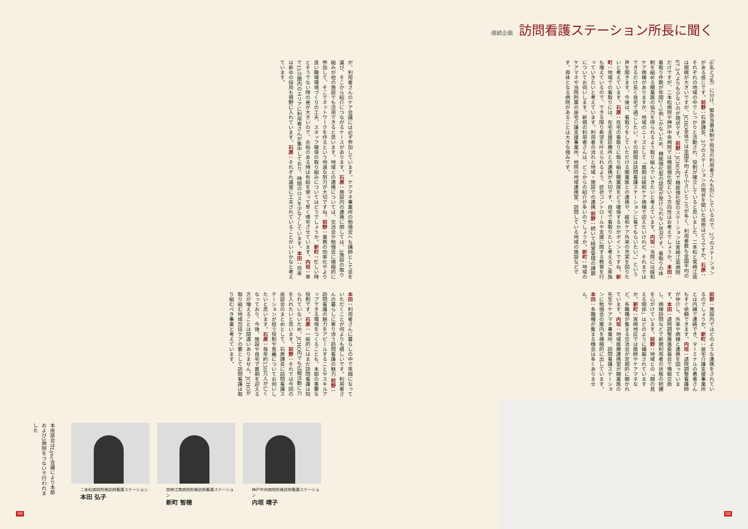連続企画 訪問看護ステーション所長に聞く
（6名と7名）に分け、緊急当番体制や担当の利用者さんも別にしているので、2つのステーションがある感じです。前野：石原課長、3つのステーションの現状を聞いた感想はどうですか。石原：それぞれの地域の中でしっかりと活動され、役割が確立していると思いました。二本松と宮崎江南は規模が大きいですが、JCHO全体では全国平均より小さいところが多く、利用者数も全国平均の67.3人よりも少ないのが現状です。前野：JCHO内で機能強化型のステーションは宮崎江南病院だけですが、二本松病院や神戸中央病院では機能強化型という方向性はお考えでしょうか。本田：看取り件数が年間2〜3例しかないため、機能強化型の認定が受けられない状況です。看取りの体制を組める開業医の協力を得られるよう取り組んでいきたいと考えています。内垣：当院には緩和ケア病棟がありますが、地域のニーズとして「最期は緩和ケア病棟で迎えたいけれど、それまではできるだけ長く自宅で過ごしたい。その期間は訪問看護ステーションに看てもらいたい。」という声を聞きます。今後は、看取りをしていただける開業医との連携や、緩和ケア外来の充実を図りたいと考えています。石原：在宅の看取りに取り組む開業医をどう確保するかがポイントですね。新町：地域での看取りには、在宅支援診療所との連携が大切です。自宅で看取りたいと考えるご家族も増えているので、できる限り希望を叶えられるよう、症状コントロールや支援に関する教育を行っていきたいと考えています。利用者の流れと地域・施設での連携 前野：続いて経営管理の課題についてお伺いします。新規の利用者さんは、どこからの紹介が多いのでしょうか。新町：地域のケアマネや当院附属の居宅介護支援事業所、他院の地域連携室、訪問している地域の施設などです。母体となる病院があることは大きな強みです。
前野：施設内ではどのような連携をされているのでしょうか。新町：居宅介護支援事業所とは内線で連絡でき、ターミナルの患者さんもすぐ依頼できます。内垣：退院調整看護師が仲介し、外来や病棟と連携を図っています。本田：退院調整推進委員会で情報交換し、病棟訪問などで新規利用者の状態の把握を心がけています。前野：地域との「顔の見える関係」はどのように構築されていますか。新町：宮崎地区では医師やケアマネなど、多職種が集まる交流会が定期的に開かれています。内垣：地域医療連携室が開業医の先生やケアマネ事業所、訪問看護ステーションに勉強会の案内を積極的に出しています。本田：多職種が集まる機会は多くありません。
が、利用者さんのケア会議には必ず参加しています。ケアマネ事業所の勉強会へも講師として足を運び、そこから紹介につながるケースがあります。石原：施設内の連携に関しては、3施設の取り組みが他の施設でも活用できると思います。地域との連携については、交流会や勉強会に積極的に参加して、そこでネットワークを作るという地道な努力が大切ですね。前野：業務の効率化やより良い職場環境づくりの工夫、スタッフ確保の取り組みについてはどうでしょうか。新町：忙しい時とそうでない時の差が大きいので、余裕のある時は有給を使って早く帰宅させています。内垣：車で15分圏内のエリアに利用者さんが集中しており、時間のロスを少なくしています。本田：将来は新卒の採用も視野に入れています。石原：それぞれ運営に工夫されていることがいいかなと考えています。
本田：利用者さんに暮らしの中で笑顔になっていただくことが何よりも嬉しいです。利用者さんの暮らしに寄り添う訪問看護の魅力 前野：訪問看護の魅力をアピールすることやスキルアップできる環境をつくることも、本部の重要な役割です。石原：一般的にはまだ訪問看護は知られていないため、JCHO内でも広報活動に力を入れたいと思います。前野：それでは今回の座談会のまとめとして、石原課長に訪問看護ステーションが担う役割や意義についてお伺いしたいと思います。石原：毎年約130万人が亡くなっており、今後、施設や自宅で最期を迎える方が増えることは間違いありません。JCHOが取り組む地域包括ケアの要として訪問看護は取り組むべき事業と考えています。
本座談会はLync会議により本部および3病院をつないで行われました
二本松病院附属訪問看護ステーション
本田 弘子
宮崎江南病院附属訪問看護ステーション
新町 智穂
神戸中央病院附属訪問看護ステーション
内垣 靖子
09 08